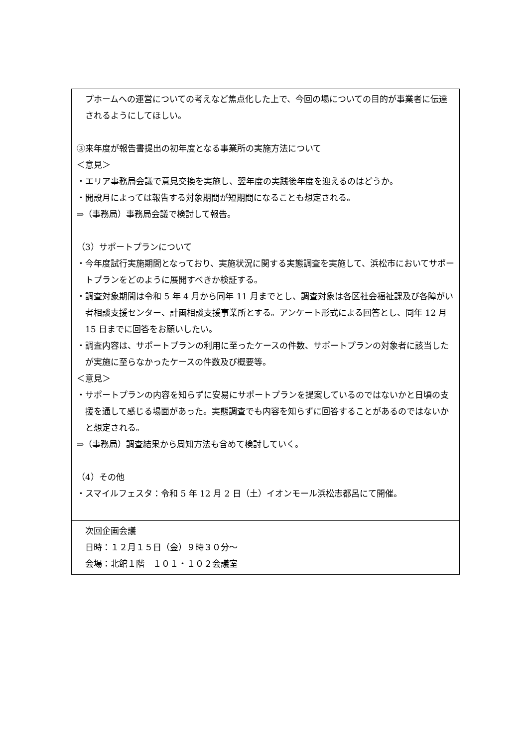| プホームへの運営についての考えなど焦点化した上で、今回の場についての目的が事業者に伝達されるようにしてほしい。 ③来年度が報告書提出の初年度となる事業所の実施方法について ＜意見＞ ・エリア事務局会議で意見交換を実施し、翌年度の実践後年度を迎えるのはどうか。 ・開設月によっては報告する対象期間が短期間になることも想定される。 ⇒（事務局）事務局会議で検討して報告。 （3）サポートプランについて ・今年度試行実施期間となっており、実施状況に関する実態調査を実施して、浜松市においてサポートプランをどのように展開すべきか検証する。 ・調査対象期間は令和 5 年 4 月から同年 11 月までとし、調査対象は各区社会福祉課及び各障がい者相談支援センター、計画相談支援事業所とする。アンケート形式による回答とし、同年 12 月 15 日までに回答をお願いしたい。 ・調査内容は、サポートプランの利用に至ったケースの件数、サポートプランの対象者に該当したが実施に至らなかったケースの件数及び概要等。 ＜意見＞ ・サポートプランの内容を知らずに安易にサポートプランを提案しているのではないかと日頃の支援を通して感じる場面があった。実態調査でも内容を知らずに回答することがあるのではないかと想定される。 ⇒（事務局）調査結果から周知方法も含めて検討していく。 （4）その他 ・スマイルフェスタ：令和 5 年 12 月 2 日（土）イオンモール浜松志都呂にて開催。 |
| 次回企画会議 日時：１２月１５日（金）９時３０分～ 会場：北館１階 １０１・１０２会議室 |